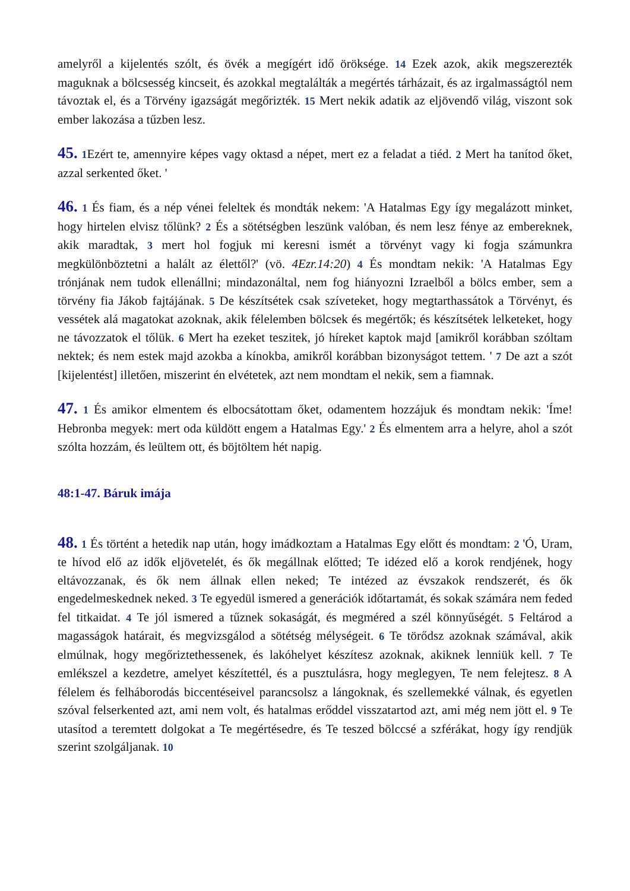amelyről a kijelentés szólt, és övék a megígért idő öröksége. 14 Ezek azok, akik megszerezték maguknak a bölcsesség kincseit, és azokkal megtalálták a megértés tárházait, és az irgalmasságtól nem távoztak el, és a Törvény igazságát megőrizték. 15 Mert nekik adatik az eljövendő világ, viszont sok ember lakozása a tűzben lesz.
45. 1 Ezért te, amennyire képes vagy oktasd a népet, mert ez a feladat a tiéd. 2 Mert ha tanítod őket, azzal serkented őket. '
46. 1 És fiam, és a nép vénei feleltek és mondták nekem: 'A Hatalmas Egy így megalázott minket, hogy hirtelen elvisz tőlünk? 2 És a sötétségben leszünk valóban, és nem lesz fénye az embereknek, akik maradtak, 3 mert hol fogjuk mi keresni ismét a törvényt vagy ki fogja számunkra megkülönböztetni a halált az élettől?' (vö. 4Ezr.14:20) 4 És mondtam nekik: 'A Hatalmas Egy trónjának nem tudok ellenállni; mindazonáltal, nem fog hiányozni Izraelből a bölcs ember, sem a törvény fia Jákob fajtájának. 5 De készítsétek csak szíveteket, hogy megtarthassátok a Törvényt, és vessétek alá magatokat azoknak, akik félelemben bölcsek és megértők; és készítsétek lelketeket, hogy ne távozzatok el tőlük. 6 Mert ha ezeket teszitek, jó híreket kaptok majd [amikről korábban szóltam nektek; és nem estek majd azokba a kínokba, amikről korábban bizonyságot tettem. ' 7 De azt a szót [kijelentést] illetően, miszerint én elvétetek, azt nem mondtam el nekik, sem a fiamnak.
47. 1 És amikor elmentem és elbocsátottam őket, odamentem hozzájuk és mondtam nekik: 'Íme! Hebronba megyek: mert oda küldött engem a Hatalmas Egy.' 2 És elmentem arra a helyre, ahol a szót szólta hozzám, és leültem ott, és böjtöltem hét napig.
48:1-47. Báruk imája
48. 1 És történt a hetedik nap után, hogy imádkoztam a Hatalmas Egy előtt és mondtam: 2 'Ó, Uram, te hívod elő az idők eljövetelét, és ők megállnak előtted; Te idézed elő a korok rendjének, hogy eltávozzanak, és ők nem állnak ellen neked; Te intézed az évszakok rendszerét, és ők engedelmeskednek neked. 3 Te egyedül ismered a generációk időtartamát, és sokak számára nem feded fel titkaidat. 4 Te jól ismered a tűznek sokaságát, és megméred a szél könnyűségét. 5 Feltárod a magasságok határait, és megvizsgálod a sötétség mélységeit. 6 Te törődsz azoknak számával, akik elmúlnak, hogy megőriztethessenek, és lakóhelyet készítesz azoknak, akiknek lenniük kell. 7 Te emlékszel a kezdetre, amelyet készítettél, és a pusztulásra, hogy meglegyen, Te nem felejtesz. 8 A félelem és felháborodás biccentéseivel parancsolsz a lángoknak, és szellemekké válnak, és egyetlen szóval felserkented azt, ami nem volt, és hatalmas erőddel visszatartod azt, ami még nem jött el. 9 Te utasítod a teremtett dolgokat a Te megértésedre, és Te teszed bölccsé a szférákat, hogy így rendjük szerint szolgáljanak. 10